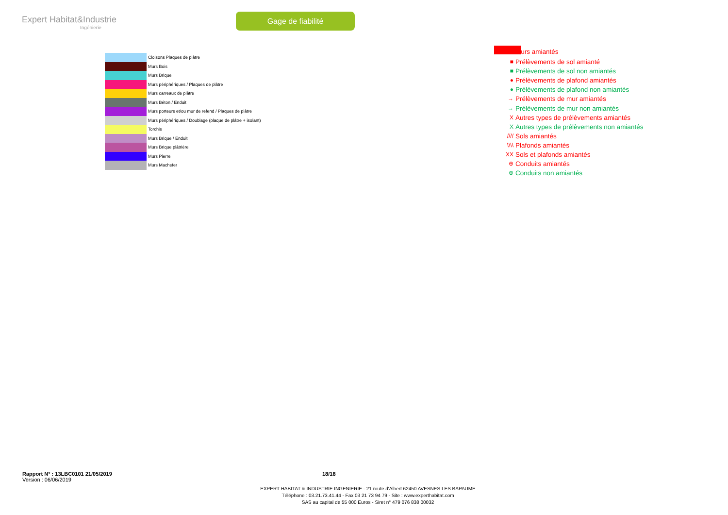Expert Habitat&Industrie
Ingénierie
Gage de fiabilité
| | Cloisons Plaques de plâtre |
| | Murs Bois |
| | Murs Brique |
| | Murs périphériques / Plaques de plâtre |
| | Murs carreaux de plâtre |
| | Murs Béton / Enduit |
| | Murs porteurs et/ou mur de refend / Plaques de plâtre |
| | Murs périphériques / Doublage (plaque de plâtre + isolant) |
| | Torchis |
| | Murs Brique / Enduit |
| | Murs Brique plâtrière |
| | Murs Pierre |
| | Murs Machefer |
Murs amiantés
■ Prélèvements de sol amianté
■ Prélèvements de sol non amiantés
● Prélèvements de plafond amiantés
● Prélèvements de plafond non amiantés
→ Prélèvements de mur amiantés
→ Prélèvements de mur non amiantés
X Autres types de prélèvements amiantés
X Autres types de prélèvements non amiantés
//// Sols amiantés
\\\\ Plafonds amiantés
XX Sols et plafonds amiantés
⊕ Conduits amiantés
⊕ Conduits non amiantés
Rapport N° : 13LBC0101 21/05/2019
Version : 06/06/2019
18/18
EXPERT HABITAT & INDUSTRIE INGENIERIE - 21 route d'Albert 62450 AVESNES LES BAPAUME
Téléphone : 03.21.73.41.44 - Fax 03 21 73 94 79 - Site : www.experthabitat.com
SAS au capital de 55 000 Euros - Siret n° 479 076 838 00032